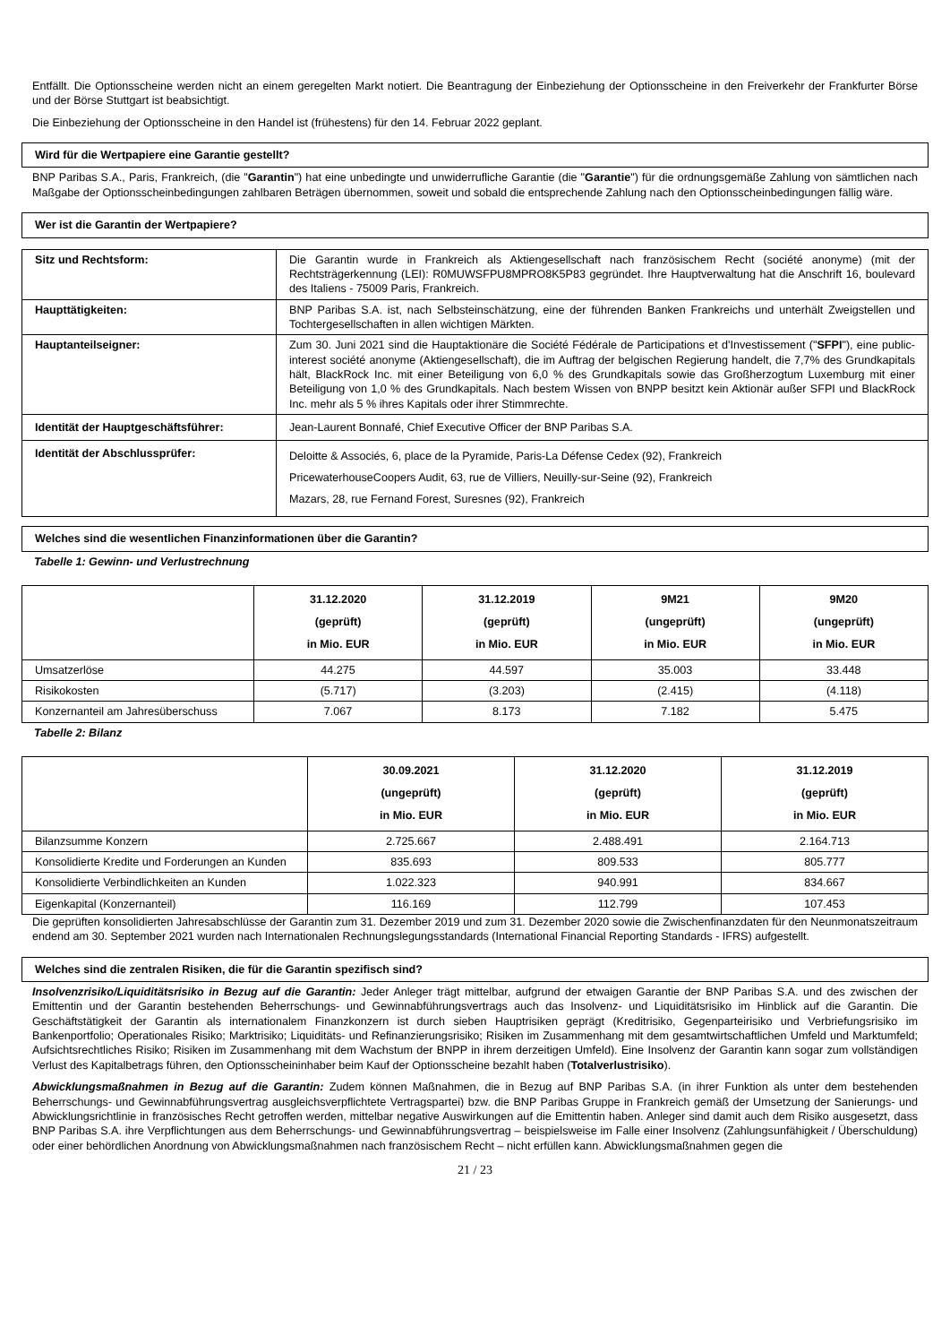Entfällt. Die Optionsscheine werden nicht an einem geregelten Markt notiert. Die Beantragung der Einbeziehung der Optionsscheine in den Freiverkehr der Frankfurter Börse und der Börse Stuttgart ist beabsichtigt.
Die Einbeziehung der Optionsscheine in den Handel ist (frühestens) für den 14. Februar 2022 geplant.
Wird für die Wertpapiere eine Garantie gestellt?
BNP Paribas S.A., Paris, Frankreich, (die "Garantin") hat eine unbedingte und unwiderrufliche Garantie (die "Garantie") für die ordnungsgemäße Zahlung von sämtlichen nach Maßgabe der Optionsscheinbedingungen zahlbaren Beträgen übernommen, soweit und sobald die entsprechende Zahlung nach den Optionsscheinbedingungen fällig wäre.
Wer ist die Garantin der Wertpapiere?
| Sitz und Rechtsform: | Die Garantin wurde in Frankreich als Aktiengesellschaft nach französischem Recht (société anonyme) (mit der Rechtsträgerkennung (LEI): R0MUWSFPU8MPRO8K5P83 gegründet. Ihre Hauptverwaltung hat die Anschrift 16, boulevard des Italiens - 75009 Paris, Frankreich. |
| Haupttätigkeiten: | BNP Paribas S.A. ist, nach Selbsteinschätzung, eine der führenden Banken Frankreichs und unterhält Zweigstellen und Tochtergesellschaften in allen wichtigen Märkten. |
| Hauptanteilseigner: | Zum 30. Juni 2021 sind die Hauptaktionäre die Société Fédérale de Participations et d'Investissement (" SFPI "), eine public-interest société anonyme (Aktiengesellschaft), die im Auftrag der belgischen Regierung handelt, die 7,7% des Grundkapitals hält, BlackRock Inc. mit einer Beteiligung von 6,0 % des Grundkapitals sowie das Großherzogtum Luxemburg mit einer Beteiligung von 1,0 % des Grundkapitals. Nach bestem Wissen von BNPP besitzt kein Aktionär außer SFPI und BlackRock Inc. mehr als 5 % ihres Kapitals oder ihrer Stimmrechte. |
| Identität der Hauptgeschäftsführer: | Jean-Laurent Bonnafé, Chief Executive Officer der BNP Paribas S.A. |
| Identität der Abschlussprüfer: | Deloitte & Associés, 6, place de la Pyramide, Paris-La Défense Cedex (92), Frankreich PricewaterhouseCoopers Audit, 63, rue de Villiers, Neuilly-sur-Seine (92), Frankreich Mazars, 28, rue Fernand Forest, Suresnes (92), Frankreich |
Welches sind die wesentlichen Finanzinformationen über die Garantin?
Tabelle 1: Gewinn- und Verlustrechnung
| | 31.12.2020 (geprüft) in Mio. EUR | 31.12.2019 (geprüft) in Mio. EUR | 9M21 (ungeprüft) in Mio. EUR | 9M20 (ungeprüft) in Mio. EUR |
| --- | --- | --- | --- | --- |
| Umsatzerlöse | 44.275 | 44.597 | 35.003 | 33.448 |
| Risikokosten | (5.717) | (3.203) | (2.415) | (4.118) |
| Konzernanteil am Jahresüberschuss | 7.067 | 8.173 | 7.182 | 5.475 |
Tabelle 2: Bilanz
| | 30.09.2021 (ungeprüft) in Mio. EUR | 31.12.2020 (geprüft) in Mio. EUR | 31.12.2019 (geprüft) in Mio. EUR |
| --- | --- | --- | --- |
| Bilanzsumme Konzern | 2.725.667 | 2.488.491 | 2.164.713 |
| Konsolidierte Kredite und Forderungen an Kunden | 835.693 | 809.533 | 805.777 |
| Konsolidierte Verbindlichkeiten an Kunden | 1.022.323 | 940.991 | 834.667 |
| Eigenkapital (Konzernanteil) | 116.169 | 112.799 | 107.453 |
Die geprüften konsolidierten Jahresabschlüsse der Garantin zum 31. Dezember 2019 und zum 31. Dezember 2020 sowie die Zwischenfinanzdaten für den Neunmonatszeitraum endend am 30. September 2021 wurden nach Internationalen Rechnungslegungsstandards (International Financial Reporting Standards - IFRS) aufgestellt.
Welches sind die zentralen Risiken, die für die Garantin spezifisch sind?
Insolvenzrisiko/Liquiditätsrisiko in Bezug auf die Garantin: Jeder Anleger trägt mittelbar, aufgrund der etwaigen Garantie der BNP Paribas S.A. und des zwischen der Emittentin und der Garantin bestehenden Beherrschungs- und Gewinnabführungsvertrags auch das Insolvenz- und Liquiditätsrisiko im Hinblick auf die Garantin. Die Geschäftstätigkeit der Garantin als internationalem Finanzkonzern ist durch sieben Hauptrisiken geprägt (Kreditrisiko, Gegenparteirisiko und Verbriefungsrisiko im Bankenportfolio; Operationales Risiko; Marktrisiko; Liquiditäts- und Refinanzierungsrisiko; Risiken im Zusammenhang mit dem gesamtwirtschaftlichen Umfeld und Marktumfeld; Aufsichtsrechtliches Risiko; Risiken im Zusammenhang mit dem Wachstum der BNPP in ihrem derzeitigen Umfeld). Eine Insolvenz der Garantin kann sogar zum vollständigen Verlust des Kapitalbetrags führen, den Optionsscheininhaber beim Kauf der Optionsscheine bezahlt haben (Totalverlustrisiko).
Abwicklungsmaßnahmen in Bezug auf die Garantin: Zudem können Maßnahmen, die in Bezug auf BNP Paribas S.A. (in ihrer Funktion als unter dem bestehenden Beherrschungs- und Gewinnabführungsvertrag ausgleichsverpflichtete Vertragspartei) bzw. die BNP Paribas Gruppe in Frankreich gemäß der Umsetzung der Sanierungs- und Abwicklungsrichtlinie in französisches Recht getroffen werden, mittelbar negative Auswirkungen auf die Emittentin haben. Anleger sind damit auch dem Risiko ausgesetzt, dass BNP Paribas S.A. ihre Verpflichtungen aus dem Beherrschungs- und Gewinnabführungsvertrag – beispielsweise im Falle einer Insolvenz (Zahlungsunfähigkeit / Überschuldung) oder einer behördlichen Anordnung von Abwicklungsmaßnahmen nach französischem Recht – nicht erfüllen kann. Abwicklungsmaßnahmen gegen die
21 / 23